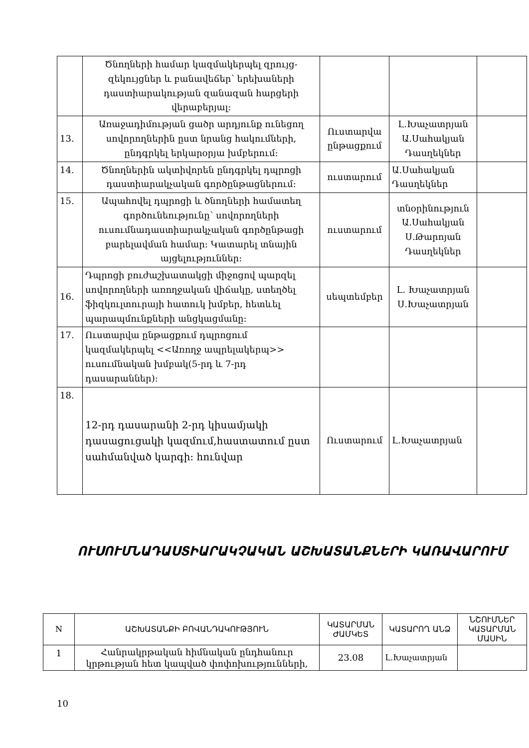| | Ծնողների համար կազմակերպել զրույց-զեկույցներ և բանավեճեր՝ երեխաների դաստիարակության զանազան հարցերի վերաբերյալ: | | | |
| 13. | Առաջադիմության ցածր արդյունք ունեցող սովորողներին ըստ նրանց հակումների, ընդգրկել երկարօրյա խմբերում: | Ուստարվա ընթացքում | Լ.Խաչատրյան Ա.Սահակյան Դասղեկներ | |
| 14. | Ծնողներին ակտիվորեն ընդգրկել դպրոցի դաստիարակչական գործընթացներում: | ուստարում | Ա.Սահակյան Դասղեկներ | |
| 15. | Ապահովել դպրոցի և ծնողների համատեղ գործունեությունը՝ սովորողների ուսումնադաստիարակչական գործընթացի բարելավման համար: Կատարել տնային այցելություններ: | ուստարում | տնօրինություն Ա.Սահակյան Ս.Թարոյան Դասղեկներ | |
| 16. | Դպրոցի բուժաշխատակցի միջոցով պարզել սովորողների առողջական վիճակը, ստեղծել ֆիզկուլտուրայի հատուկ խմբեր, հետևել պարապմունքների անցկացմանը: | սեպտեմբեր | Լ. Խաչատրյան Ս.Խաչատրյան | |
| 17. | Ուստարվա ընթացքում դպրոցում կազմակերպել <<Առողջ ապրելակերպ>> ուսումնական խմբակ(5-րդ և 7-րդ դասարաններ): | | | |
| 18. | 12-րդ դասարանի 2-րդ կիսամյակի դասացուցակի կազմում,հաստատում ըստ սահմանված կարգի: հունվար | Ուստարում | Լ.Խաչատրյան | |
ՈՒՍՈՒՄՆԱԴԱՍՏԻԱՐԱԿՉԱԿԱՆ ԱՇԽԱՏԱՆՔՆԵՐԻ ԿԱՌԱՎԱՐՈՒՄ
| N | ԱՇԽԱՏԱՆՔԻ ԲՈՎԱՆԴԱԿՈՒԹՅՈՒՆ | ԿԱՏԱՐՄԱՆ ԺԱՄԿԵՏ | ԿԱՏԱՐՈՂ ԱՆՁ | ՆՇՈՒՄՆԵՐ ԿԱՏԱՐՄԱՆ ՄԱՍԻՆ |
| --- | --- | --- | --- | --- |
| 1 | Հանրակրթական հիմնական ընդհանուր կրթության հետ կապված փոփոխությունների, | 23.08 | Լ.Խաչատրյան | |
10